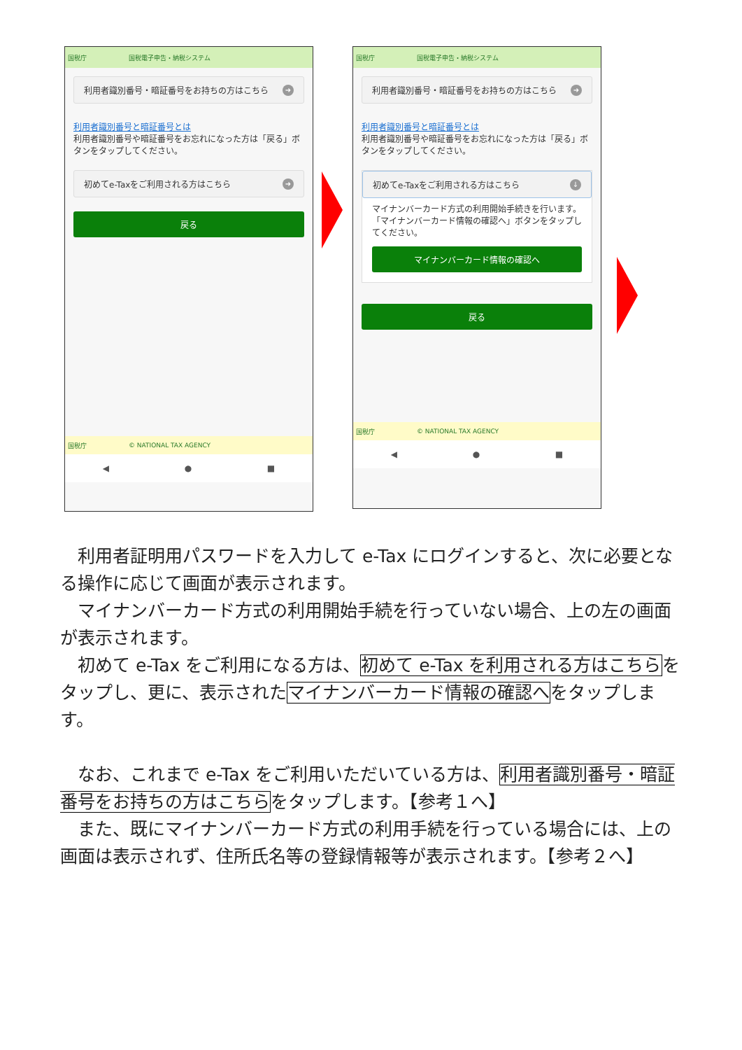国税庁 国税電子申告・納税システム
利用者識別番号・暗証番号をお持ちの方はこちら ➜
利用者識別番号と暗証番号とは
利用者識別番号や暗証番号をお忘れになった方は「戻る」ボタンをタップしてください。
初めてe-Taxをご利用される方はこちら ➜
戻る
国税庁 © NATIONAL TAX AGENCY
◀ ● ■
国税庁 国税電子申告・納税システム
利用者識別番号・暗証番号をお持ちの方はこちら ➜
利用者識別番号と暗証番号とは
利用者識別番号や暗証番号をお忘れになった方は「戻る」ボタンをタップしてください。
初めてe-Taxをご利用される方はこちら ↓
マイナンバーカード方式の利用開始手続きを行います。
「マイナンバーカード情報の確認へ」ボタンをタップしてください。
マイナンバーカード情報の確認へ
戻る
国税庁 © NATIONAL TAX AGENCY
◀ ● ■
利用者証明用パスワードを入力して e-Tax にログインすると、次に必要となる操作に応じて画面が表示されます。
マイナンバーカード方式の利用開始手続を行っていない場合、上の左の画面が表示されます。
初めて e-Tax をご利用になる方は、初めて e-Tax を利用される方はこちらをタップし、更に、表示されたマイナンバーカード情報の確認へをタップします。
なお、これまで e-Tax をご利用いただいている方は、利用者識別番号・暗証番号をお持ちの方はこちらをタップします。【参考１へ】
また、既にマイナンバーカード方式の利用手続を行っている場合には、上の画面は表示されず、住所氏名等の登録情報等が表示されます。【参考２へ】